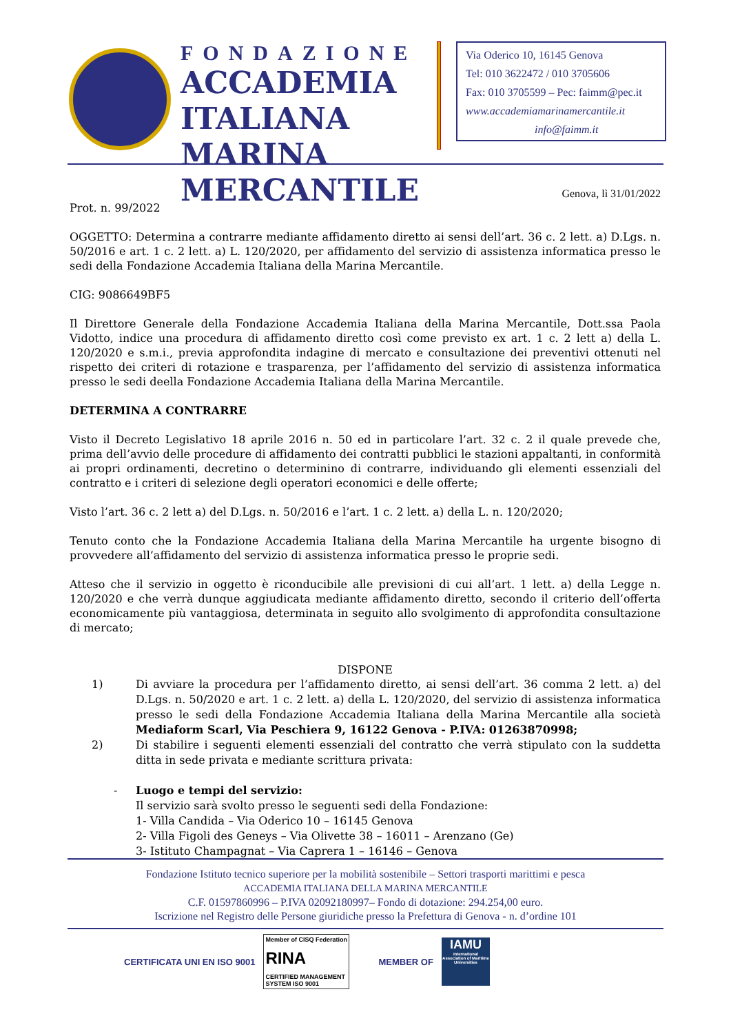FONDAZIONE
ACCADEMIA ITALIANA
MARINA MERCANTILE
Via Oderico 10, 16145 Genova
Tel: 010 3622472 / 010 3705606
Fax: 010 3705599 – Pec: faimm@pec.it
www.accademiamarinamercantile.it
info@faimm.it
Genova, lì 31/01/2022
Prot. n. 99/2022
OGGETTO: Determina a contrarre mediante affidamento diretto ai sensi dell’art. 36 c. 2 lett. a) D.Lgs. n. 50/2016 e art. 1 c. 2 lett. a) L. 120/2020, per affidamento del servizio di assistenza informatica presso le sedi della Fondazione Accademia Italiana della Marina Mercantile.
CIG: 9086649BF5
Il Direttore Generale della Fondazione Accademia Italiana della Marina Mercantile, Dott.ssa Paola Vidotto, indice una procedura di affidamento diretto così come previsto ex art. 1 c. 2 lett a) della L. 120/2020 e s.m.i., previa approfondita indagine di mercato e consultazione dei preventivi ottenuti nel rispetto dei criteri di rotazione e trasparenza, per l’affidamento del servizio di assistenza informatica presso le sedi deella Fondazione Accademia Italiana della Marina Mercantile.
DETERMINA A CONTRARRE
Visto il Decreto Legislativo 18 aprile 2016 n. 50 ed in particolare l’art. 32 c. 2 il quale prevede che, prima dell’avvio delle procedure di affidamento dei contratti pubblici le stazioni appaltanti, in conformità ai propri ordinamenti, decretino o determinino di contrarre, individuando gli elementi essenziali del contratto e i criteri di selezione degli operatori economici e delle offerte;
Visto l’art. 36 c. 2 lett a) del D.Lgs. n. 50/2016 e l’art. 1 c. 2 lett. a) della L. n. 120/2020;
Tenuto conto che la Fondazione Accademia Italiana della Marina Mercantile ha urgente bisogno di provvedere all’affidamento del servizio di assistenza informatica presso le proprie sedi.
Atteso che il servizio in oggetto è riconducibile alle previsioni di cui all’art. 1 lett. a) della Legge n. 120/2020 e che verrà dunque aggiudicata mediante affidamento diretto, secondo il criterio dell’offerta economicamente più vantaggiosa, determinata in seguito allo svolgimento di approfondita consultazione di mercato;
DISPONE
1) Di avviare la procedura per l’affidamento diretto, ai sensi dell’art. 36 comma 2 lett. a) del D.Lgs. n. 50/2020 e art. 1 c. 2 lett. a) della L. 120/2020, del servizio di assistenza informatica presso le sedi della Fondazione Accademia Italiana della Marina Mercantile alla società Mediaform Scarl, Via Peschiera 9, 16122 Genova - P.IVA: 01263870998;
2) Di stabilire i seguenti elementi essenziali del contratto che verrà stipulato con la suddetta ditta in sede privata e mediante scrittura privata:
- Luogo e tempi del servizio:
Il servizio sarà svolto presso le seguenti sedi della Fondazione:
1- Villa Candida – Via Oderico 10 – 16145 Genova
2- Villa Figoli des Geneys – Via Olivette 38 – 16011 – Arenzano (Ge)
3- Istituto Champagnat – Via Caprera 1 – 16146 – Genova
Fondazione Istituto tecnico superiore per la mobilità sostenibile – Settori trasporti marittimi e pesca
ACCADEMIA ITALIANA DELLA MARINA MERCANTILE
C.F. 01597860996 – P.IVA 02092180997– Fondo di dotazione: 294.254,00 euro.
Iscrizione nel Registro delle Persone giuridiche presso la Prefettura di Genova - n. d’ordine 101
CERTIFICATA UNI EN ISO 9001
Member of CISQ Federation
RINA
CERTIFIED MANAGEMENT SYSTEM ISO 9001
MEMBER OF
IAMU
International Association of Maritime Universities